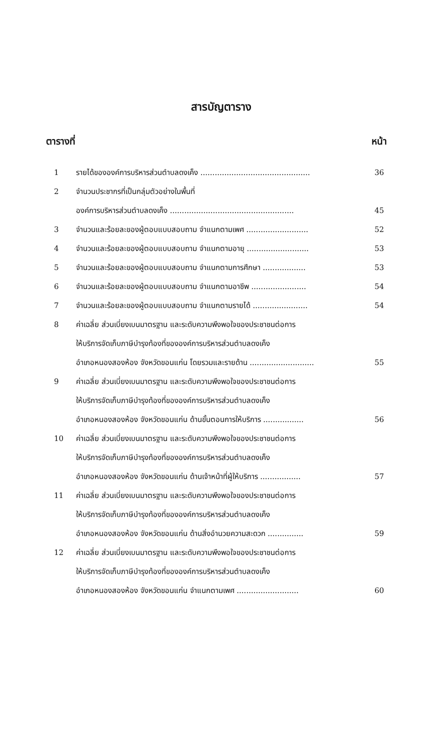สารบัญตาราง
ตารางที่ หน้า
| 1 | รายได้ขององค์การบริหารส่วนตำบลดงเค็ง .............................................. | 36 |
| 2 | จำนวนประชากรที่เป็นกลุ่มตัวอย่างในพื้นที่ | |
| | องค์การบริหารส่วนตำบลดงเค็ง .................................................... | 45 |
| 3 | จำนวนและร้อยละของผู้ตอบแบบสอบถาม จำแนกตามเพศ .......................... | 52 |
| 4 | จำนวนและร้อยละของผู้ตอบแบบสอบถาม จำแนกตามอายุ .......................... | 53 |
| 5 | จำนวนและร้อยละของผู้ตอบแบบสอบถาม จำแนกตามการศึกษา .................. | 53 |
| 6 | จำนวนและร้อยละของผู้ตอบแบบสอบถาม จำแนกตามอาชีพ ....................... | 54 |
| 7 | จำนวนและร้อยละของผู้ตอบแบบสอบถาม จำแนกตามรายได้ ....................... | 54 |
| 8 | ค่าเฉลี่ย ส่วนเบี่ยงเบนมาตรฐาน และระดับความพึงพอใจของประชาชนต่อการ | |
| | ให้บริการจัดเก็บภาษีบำรุงท้องที่ขององค์การบริหารส่วนตำบลดงเค็ง | |
| | อำเภอหนองสองห้อง จังหวัดขอนแก่น โดยรวมและรายด้าน ........................... | 55 |
| 9 | ค่าเฉลี่ย ส่วนเบี่ยงเบนมาตรฐาน และระดับความพึงพอใจของประชาชนต่อการ | |
| | ให้บริการจัดเก็บภาษีบำรุงท้องที่ขององค์การบริหารส่วนตำบลดงเค็ง | |
| | อำเภอหนองสองห้อง จังหวัดขอนแก่น ด้านขั้นตอนการให้บริการ ................. | 56 |
| 10 | ค่าเฉลี่ย ส่วนเบี่ยงเบนมาตรฐาน และระดับความพึงพอใจของประชาชนต่อการ | |
| | ให้บริการจัดเก็บภาษีบำรุงท้องที่ขององค์การบริหารส่วนตำบลดงเค็ง | |
| | อำเภอหนองสองห้อง จังหวัดขอนแก่น ด้านเจ้าหน้าที่ผู้ให้บริการ ................. | 57 |
| 11 | ค่าเฉลี่ย ส่วนเบี่ยงเบนมาตรฐาน และระดับความพึงพอใจของประชาชนต่อการ | |
| | ให้บริการจัดเก็บภาษีบำรุงท้องที่ขององค์การบริหารส่วนตำบลดงเค็ง | |
| | อำเภอหนองสองห้อง จังหวัดขอนแก่น ด้านสิ่งอำนวยความสะดวก ............... | 59 |
| 12 | ค่าเฉลี่ย ส่วนเบี่ยงเบนมาตรฐาน และระดับความพึงพอใจของประชาชนต่อการ | |
| | ให้บริการจัดเก็บภาษีบำรุงท้องที่ขององค์การบริหารส่วนตำบลดงเค็ง | |
| | อำเภอหนองสองห้อง จังหวัดขอนแก่น จำแนกตามเพศ .......................... | 60 |